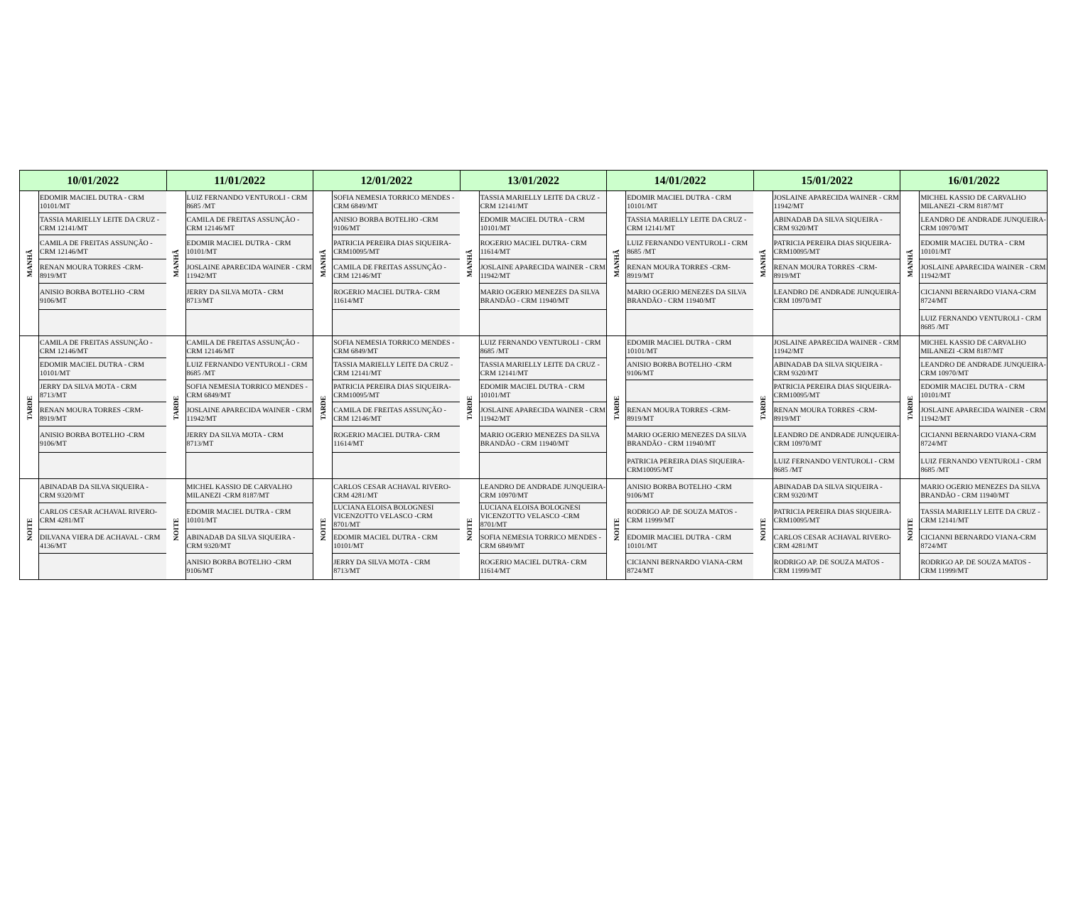| 10/01/2022 | | 11/01/2022 | | 12/01/2022 | | 13/01/2022 | | 14/01/2022 | | 15/01/2022 | | 16/01/2022 | |
| --- | --- | --- | --- | --- | --- | --- | --- | --- | --- | --- | --- | --- | --- |
| MANHÃ | EDOMIR MACIEL DUTRA - CRM 10101/MT | MANHÃ | LUIZ FERNANDO VENTUROLI - CRM 8685 /MT | MANHÃ | SOFIA NEMESIA TORRICO MENDES -CRM 6849/MT | MANHÃ | TASSIA MARIELLY LEITE DA CRUZ -CRM 12141/MT | MANHÃ | EDOMIR MACIEL DUTRA - CRM 10101/MT | MANHÃ | JOSLAINE APARECIDA WAINER - CRM 11942/MT | MANHÃ | MICHEL KASSIO DE CARVALHO MILANEZI -CRM 8187/MT |
| | TASSIA MARIELLY LEITE DA CRUZ -CRM 12141/MT | | CAMILA DE FREITAS ASSUNÇÃO - CRM 12146/MT | | ANISIO BORBA BOTELHO -CRM 9106/MT | | EDOMIR MACIEL DUTRA - CRM 10101/MT | | TASSIA MARIELLY LEITE DA CRUZ -CRM 12141/MT | | ABINADAB DA SILVA SIQUEIRA - CRM 9320/MT | | LEANDRO DE ANDRADE JUNQUEIRA- CRM 10970/MT |
| | CAMILA DE FREITAS ASSUNÇÃO - CRM 12146/MT | | EDOMIR MACIEL DUTRA - CRM 10101/MT | | PATRICIA PEREIRA DIAS SIQUEIRA-CRM10095/MT | | ROGERIO MACIEL DUTRA- CRM 11614/MT | | LUIZ FERNANDO VENTUROLI - CRM 8685 /MT | | PATRICIA PEREIRA DIAS SIQUEIRA-CRM10095/MT | | EDOMIR MACIEL DUTRA - CRM 10101/MT |
| | RENAN MOURA TORRES -CRM-8919/MT | | JOSLAINE APARECIDA WAINER - CRM 11942/MT | | CAMILA DE FREITAS ASSUNÇÃO - CRM 12146/MT | | JOSLAINE APARECIDA WAINER - CRM 11942/MT | | RENAN MOURA TORRES -CRM-8919/MT | | RENAN MOURA TORRES -CRM-8919/MT | | JOSLAINE APARECIDA WAINER - CRM 11942/MT |
| | ANISIO BORBA BOTELHO -CRM 9106/MT | | JERRY DA SILVA MOTA - CRM 8713/MT | | ROGERIO MACIEL DUTRA- CRM 11614/MT | | MARIO OGERIO MENEZES DA SILVA BRANDÃO - CRM 11940/MT | | MARIO OGERIO MENEZES DA SILVA BRANDÃO - CRM 11940/MT | | LEANDRO DE ANDRADE JUNQUEIRA- CRM 10970/MT | | CICIANNI BERNARDO VIANA-CRM 8724/MT |
| | | | | | | | | | | | | | LUIZ FERNANDO VENTUROLI - CRM 8685 /MT |
| TARDE | CAMILA DE FREITAS ASSUNÇÃO - CRM 12146/MT | TARDE | CAMILA DE FREITAS ASSUNÇÃO - CRM 12146/MT | TARDE | SOFIA NEMESIA TORRICO MENDES -CRM 6849/MT | TARDE | LUIZ FERNANDO VENTUROLI - CRM 8685 /MT | TARDE | EDOMIR MACIEL DUTRA - CRM 10101/MT | TARDE | JOSLAINE APARECIDA WAINER - CRM 11942/MT | TARDE | MICHEL KASSIO DE CARVALHO MILANEZI -CRM 8187/MT |
| | EDOMIR MACIEL DUTRA - CRM 10101/MT | | LUIZ FERNANDO VENTUROLI - CRM 8685 /MT | | TASSIA MARIELLY LEITE DA CRUZ -CRM 12141/MT | | TASSIA MARIELLY LEITE DA CRUZ -CRM 12141/MT | | ANISIO BORBA BOTELHO -CRM 9106/MT | | ABINADAB DA SILVA SIQUEIRA - CRM 9320/MT | | LEANDRO DE ANDRADE JUNQUEIRA- CRM 10970/MT |
| | JERRY DA SILVA MOTA - CRM 8713/MT | | SOFIA NEMESIA TORRICO MENDES -CRM 6849/MT | | PATRICIA PEREIRA DIAS SIQUEIRA-CRM10095/MT | | EDOMIR MACIEL DUTRA - CRM 10101/MT | | | | PATRICIA PEREIRA DIAS SIQUEIRA-CRM10095/MT | | EDOMIR MACIEL DUTRA - CRM 10101/MT |
| | RENAN MOURA TORRES -CRM-8919/MT | | JOSLAINE APARECIDA WAINER - CRM 11942/MT | | CAMILA DE FREITAS ASSUNÇÃO - CRM 12146/MT | | JOSLAINE APARECIDA WAINER - CRM 11942/MT | | RENAN MOURA TORRES -CRM-8919/MT | | RENAN MOURA TORRES -CRM-8919/MT | | JOSLAINE APARECIDA WAINER - CRM 11942/MT |
| | ANISIO BORBA BOTELHO -CRM 9106/MT | | JERRY DA SILVA MOTA - CRM 8713/MT | | ROGERIO MACIEL DUTRA- CRM 11614/MT | | MARIO OGERIO MENEZES DA SILVA BRANDÃO - CRM 11940/MT | | MARIO OGERIO MENEZES DA SILVA BRANDÃO - CRM 11940/MT | | LEANDRO DE ANDRADE JUNQUEIRA- CRM 10970/MT | | CICIANNI BERNARDO VIANA-CRM 8724/MT |
| | | | | | | | | | PATRICIA PEREIRA DIAS SIQUEIRA-CRM10095/MT | | LUIZ FERNANDO VENTUROLI - CRM 8685 /MT | | LUIZ FERNANDO VENTUROLI - CRM 8685 /MT |
| NOITE | ABINADAB DA SILVA SIQUEIRA - CRM 9320/MT | NOITE | MICHEL KASSIO DE CARVALHO MILANEZI -CRM 8187/MT | NOITE | CARLOS CESAR ACHAVAL RIVERO-CRM 4281/MT | NOITE | LEANDRO DE ANDRADE JUNQUEIRA- CRM 10970/MT | NOITE | ANISIO BORBA BOTELHO -CRM 9106/MT | NOITE | ABINADAB DA SILVA SIQUEIRA - CRM 9320/MT | NOITE | MARIO OGERIO MENEZES DA SILVA BRANDÃO - CRM 11940/MT |
| | CARLOS CESAR ACHAVAL RIVERO-CRM 4281/MT | | EDOMIR MACIEL DUTRA - CRM 10101/MT | | LUCIANA ELOISA BOLOGNESI VICENZOTTO VELASCO -CRM 8701/MT | | LUCIANA ELOISA BOLOGNESI VICENZOTTO VELASCO -CRM 8701/MT | | RODRIGO AP. DE SOUZA MATOS - CRM 11999/MT | | PATRICIA PEREIRA DIAS SIQUEIRA-CRM10095/MT | | TASSIA MARIELLY LEITE DA CRUZ - CRM 12141/MT |
| | DILVANA VIERA DE ACHAVAL - CRM 4136/MT | | ABINADAB DA SILVA SIQUEIRA - CRM 9320/MT | | EDOMIR MACIEL DUTRA - CRM 10101/MT | | SOFIA NEMESIA TORRICO MENDES -CRM 6849/MT | | EDOMIR MACIEL DUTRA - CRM 10101/MT | | CARLOS CESAR ACHAVAL RIVERO-CRM 4281/MT | | CICIANNI BERNARDO VIANA-CRM 8724/MT |
| | | | ANISIO BORBA BOTELHO -CRM 9106/MT | | JERRY DA SILVA MOTA - CRM 8713/MT | | ROGERIO MACIEL DUTRA- CRM 11614/MT | | CICIANNI BERNARDO VIANA-CRM 8724/MT | | RODRIGO AP. DE SOUZA MATOS - CRM 11999/MT | | RODRIGO AP. DE SOUZA MATOS - CRM 11999/MT |